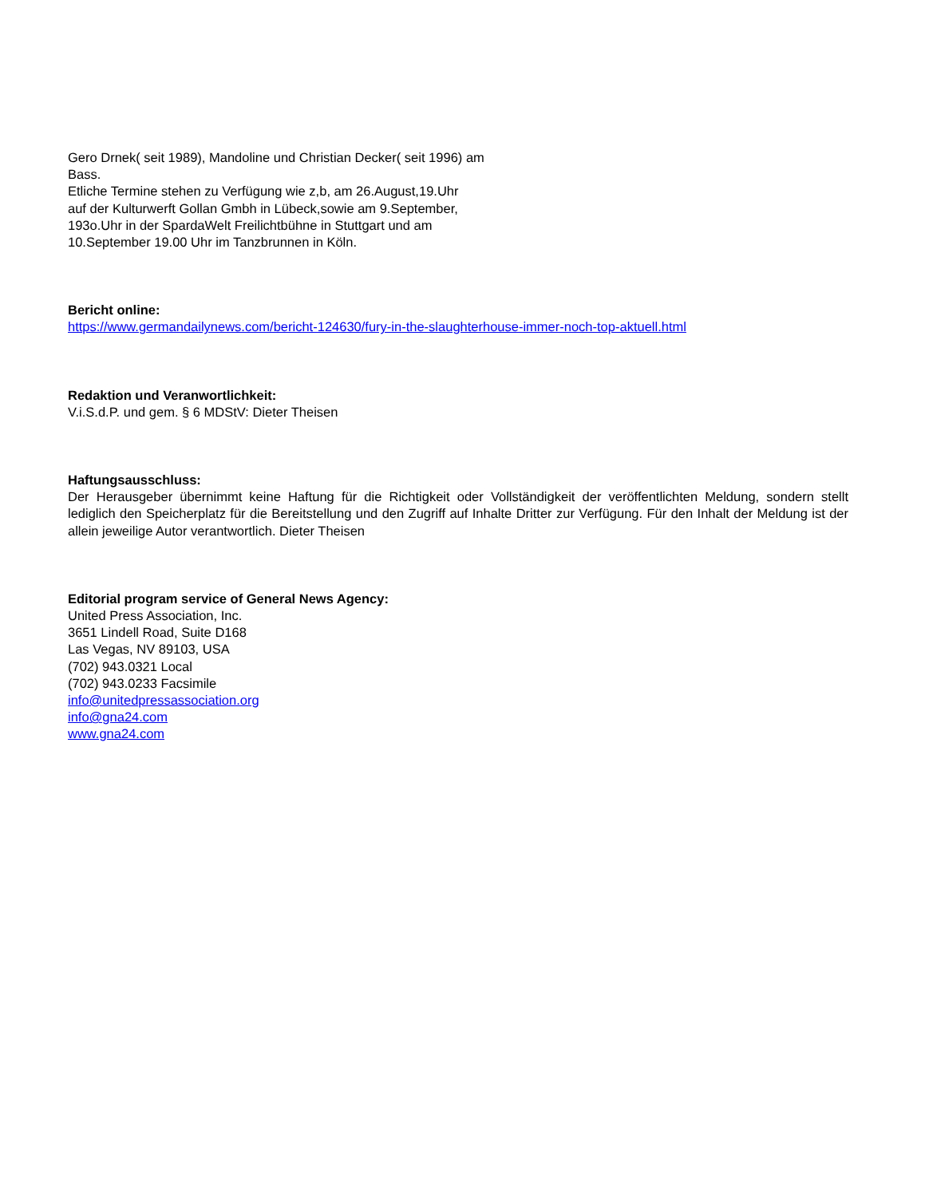Gero Drnek( seit 1989), Mandoline und Christian Decker( seit 1996) am
Bass.
Etliche Termine stehen zu Verfügung wie z,b, am 26.August,19.Uhr
auf der Kulturwerft Gollan Gmbh in Lübeck,sowie am 9.September,
193o.Uhr in der SpardaWelt Freilichtbühne in Stuttgart und am
10.September 19.00 Uhr im Tanzbrunnen in Köln.
Bericht online:
https://www.germandailynews.com/bericht-124630/fury-in-the-slaughterhouse-immer-noch-top-aktuell.html
Redaktion und Veranwortlichkeit:
V.i.S.d.P. und gem. § 6 MDStV: Dieter Theisen
Haftungsausschluss:
Der Herausgeber übernimmt keine Haftung für die Richtigkeit oder Vollständigkeit der veröffentlichten Meldung, sondern stellt lediglich den Speicherplatz für die Bereitstellung und den Zugriff auf Inhalte Dritter zur Verfügung. Für den Inhalt der Meldung ist der allein jeweilige Autor verantwortlich. Dieter Theisen
Editorial program service of General News Agency:
United Press Association, Inc.
3651 Lindell Road, Suite D168
Las Vegas, NV 89103, USA
(702) 943.0321 Local
(702) 943.0233 Facsimile
info@unitedpressassociation.org
info@gna24.com
www.gna24.com